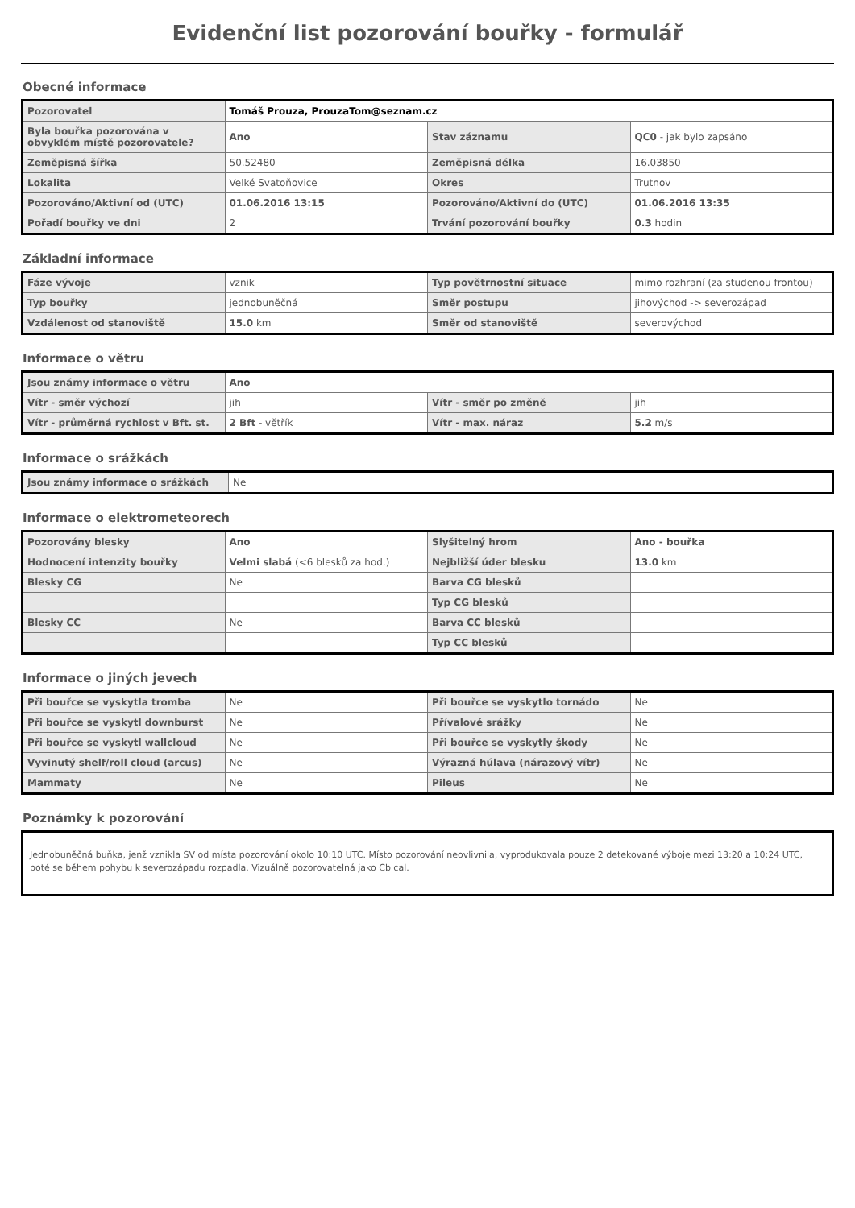Evidenční list pozorování bouřky - formulář
Obecné informace
| Pozorovatel | Tomáš Prouza, ProuzaTom@seznam.cz | | |
| Byla bouřka pozorována v obvyklém místě pozorovatele? | Ano | Stav záznamu | QC0 - jak bylo zapsáno |
| Zeměpisná šířka | 50.52480 | Zeměpisná délka | 16.03850 |
| Lokalita | Velké Svatoňovice | Okres | Trutnov |
| Pozorováno/Aktivní od (UTC) | 01.06.2016 13:15 | Pozorováno/Aktivní do (UTC) | 01.06.2016 13:35 |
| Pořadí bouřky ve dni | 2 | Trvání pozorování bouřky | 0.3 hodin |
Základní informace
| Fáze vývoje | vznik | Typ povětrnostní situace | mimo rozhraní (za studenou frontou) |
| Typ bouřky | jednobuněčná | Směr postupu | jihovýchod -> severozápad |
| Vzdálenost od stanoviště | 15.0 km | Směr od stanoviště | severovýchod |
Informace o větru
| Jsou známy informace o větru | Ano | | |
| Vítr - směr výchozí | jih | Vítr - směr po změně | jih |
| Vítr - průměrná rychlost v Bft. st. | 2 Bft - větřík | Vítr - max. náraz | 5.2 m/s |
Informace o srážkách
| Jsou známy informace o srážkách | Ne |
Informace o elektrometeorech
| Pozorovány blesky | Ano | Slyšitelný hrom | Ano - bouřka |
| Hodnocení intenzity bouřky | Velmi slabá (<6 blesků za hod.) | Nejbližší úder blesku | 13.0 km |
| Blesky CG | Ne | Barva CG blesků | |
| | | Typ CG blesků | |
| Blesky CC | Ne | Barva CC blesků | |
| | | Typ CC blesků | |
Informace o jiných jevech
| Při bouřce se vyskytla tromba | Ne | Při bouřce se vyskytlo tornádo | Ne |
| Při bouřce se vyskytl downburst | Ne | Přívalové srážky | Ne |
| Při bouřce se vyskytl wallcloud | Ne | Při bouřce se vyskytly škody | Ne |
| Vyvinutý shelf/roll cloud (arcus) | Ne | Výrazná húlava (nárazový vítr) | Ne |
| Mammaty | Ne | Pileus | Ne |
Poznámky k pozorování
Jednobuněčná buňka, jenž vznikla SV od místa pozorování okolo 10:10 UTC. Místo pozorování neovlivnila, vyprodukovala pouze 2 detekované výboje mezi 13:20 a 10:24 UTC, poté se během pohybu k severozápadu rozpadla. Vizuálně pozorovatelná jako Cb cal.